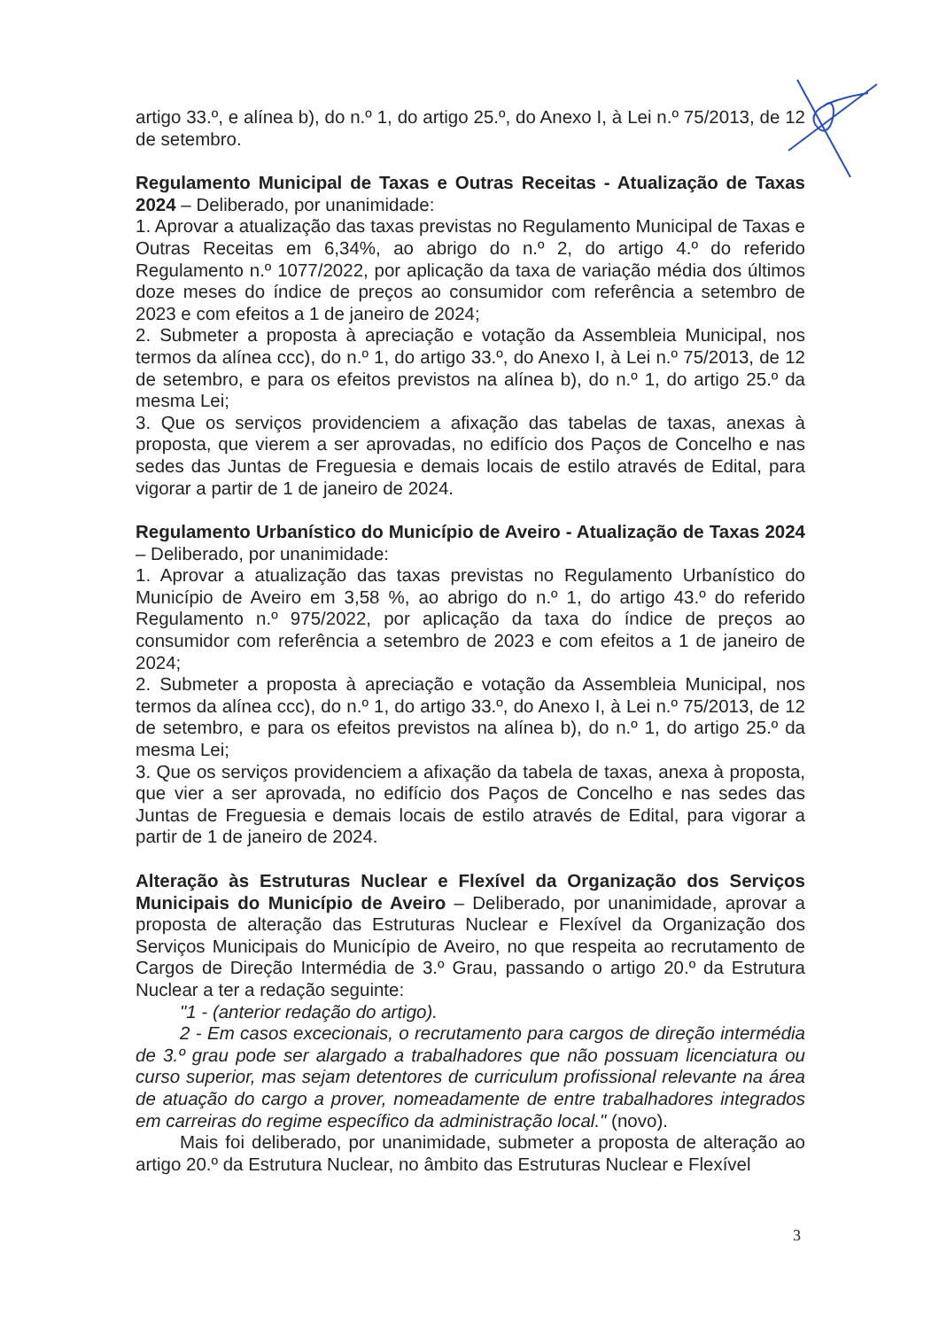artigo 33.º, e alínea b), do n.º 1, do artigo 25.º, do Anexo I, à Lei n.º 75/2013, de 12 de setembro.
Regulamento Municipal de Taxas e Outras Receitas - Atualização de Taxas 2024 – Deliberado, por unanimidade:
1. Aprovar a atualização das taxas previstas no Regulamento Municipal de Taxas e Outras Receitas em 6,34%, ao abrigo do n.º 2, do artigo 4.º do referido Regulamento n.º 1077/2022, por aplicação da taxa de variação média dos últimos doze meses do índice de preços ao consumidor com referência a setembro de 2023 e com efeitos a 1 de janeiro de 2024;
2. Submeter a proposta à apreciação e votação da Assembleia Municipal, nos termos da alínea ccc), do n.º 1, do artigo 33.º, do Anexo I, à Lei n.º 75/2013, de 12 de setembro, e para os efeitos previstos na alínea b), do n.º 1, do artigo 25.º da mesma Lei;
3. Que os serviços providenciem a afixação das tabelas de taxas, anexas à proposta, que vierem a ser aprovadas, no edifício dos Paços de Concelho e nas sedes das Juntas de Freguesia e demais locais de estilo através de Edital, para vigorar a partir de 1 de janeiro de 2024.
Regulamento Urbanístico do Município de Aveiro - Atualização de Taxas 2024 – Deliberado, por unanimidade:
1. Aprovar a atualização das taxas previstas no Regulamento Urbanístico do Município de Aveiro em 3,58 %, ao abrigo do n.º 1, do artigo 43.º do referido Regulamento n.º 975/2022, por aplicação da taxa do índice de preços ao consumidor com referência a setembro de 2023 e com efeitos a 1 de janeiro de 2024;
2. Submeter a proposta à apreciação e votação da Assembleia Municipal, nos termos da alínea ccc), do n.º 1, do artigo 33.º, do Anexo I, à Lei n.º 75/2013, de 12 de setembro, e para os efeitos previstos na alínea b), do n.º 1, do artigo 25.º da mesma Lei;
3. Que os serviços providenciem a afixação da tabela de taxas, anexa à proposta, que vier a ser aprovada, no edifício dos Paços de Concelho e nas sedes das Juntas de Freguesia e demais locais de estilo através de Edital, para vigorar a partir de 1 de janeiro de 2024.
Alteração às Estruturas Nuclear e Flexível da Organização dos Serviços Municipais do Município de Aveiro – Deliberado, por unanimidade, aprovar a proposta de alteração das Estruturas Nuclear e Flexível da Organização dos Serviços Municipais do Município de Aveiro, no que respeita ao recrutamento de Cargos de Direção Intermédia de 3.º Grau, passando o artigo 20.º da Estrutura Nuclear a ter a redação seguinte:
"1 - (anterior redação do artigo).
2 - Em casos excecionais, o recrutamento para cargos de direção intermédia de 3.º grau pode ser alargado a trabalhadores que não possuam licenciatura ou curso superior, mas sejam detentores de curriculum profissional relevante na área de atuação do cargo a prover, nomeadamente de entre trabalhadores integrados em carreiras do regime específico da administração local." (novo).
Mais foi deliberado, por unanimidade, submeter a proposta de alteração ao artigo 20.º da Estrutura Nuclear, no âmbito das Estruturas Nuclear e Flexível
3